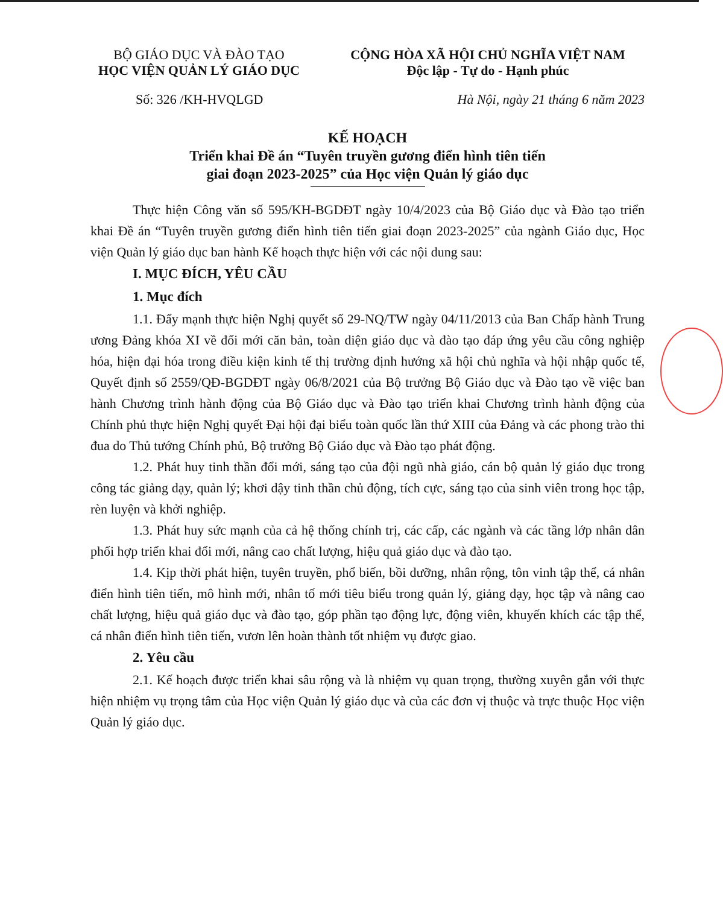BỘ GIÁO DỤC VÀ ĐÀO TẠO
HỌC VIỆN QUẢN LÝ GIÁO DỤC
CỘNG HÒA XÃ HỘI CHỦ NGHĨA VIỆT NAM
Độc lập - Tự do - Hạnh phúc
Số: 326 /KH-HVQLGD Hà Nội, ngày 21 tháng 6 năm 2023
KẾ HOẠCH
Triển khai Đề án “Tuyên truyền gương điển hình tiên tiến
giai đoạn 2023-2025” của Học viện Quản lý giáo dục
Thực hiện Công văn số 595/KH-BGDĐT ngày 10/4/2023 của Bộ Giáo dục và Đào tạo triển khai Đề án “Tuyên truyền gương điển hình tiên tiến giai đoạn 2023-2025” của ngành Giáo dục, Học viện Quản lý giáo dục ban hành Kế hoạch thực hiện với các nội dung sau:
I. MỤC ĐÍCH, YÊU CẦU
1. Mục đích
1.1. Đẩy mạnh thực hiện Nghị quyết số 29-NQ/TW ngày 04/11/2013 của Ban Chấp hành Trung ương Đảng khóa XI về đổi mới căn bản, toàn diện giáo dục và đào tạo đáp ứng yêu cầu công nghiệp hóa, hiện đại hóa trong điều kiện kinh tế thị trường định hướng xã hội chủ nghĩa và hội nhập quốc tế, Quyết định số 2559/QĐ-BGDĐT ngày 06/8/2021 của Bộ trưởng Bộ Giáo dục và Đào tạo về việc ban hành Chương trình hành động của Bộ Giáo dục và Đào tạo triển khai Chương trình hành động của Chính phủ thực hiện Nghị quyết Đại hội đại biểu toàn quốc lần thứ XIII của Đảng và các phong trào thi đua do Thủ tướng Chính phủ, Bộ trưởng Bộ Giáo dục và Đào tạo phát động.
1.2. Phát huy tinh thần đổi mới, sáng tạo của đội ngũ nhà giáo, cán bộ quản lý giáo dục trong công tác giảng dạy, quản lý; khơi dậy tinh thần chủ động, tích cực, sáng tạo của sinh viên trong học tập, rèn luyện và khởi nghiệp.
1.3. Phát huy sức mạnh của cả hệ thống chính trị, các cấp, các ngành và các tầng lớp nhân dân phối hợp triển khai đổi mới, nâng cao chất lượng, hiệu quả giáo dục và đào tạo.
1.4. Kịp thời phát hiện, tuyên truyền, phổ biến, bồi dưỡng, nhân rộng, tôn vinh tập thể, cá nhân điển hình tiên tiến, mô hình mới, nhân tố mới tiêu biểu trong quản lý, giảng dạy, học tập và nâng cao chất lượng, hiệu quả giáo dục và đào tạo, góp phần tạo động lực, động viên, khuyến khích các tập thể, cá nhân điển hình tiên tiến, vươn lên hoàn thành tốt nhiệm vụ được giao.
2. Yêu cầu
2.1. Kế hoạch được triển khai sâu rộng và là nhiệm vụ quan trọng, thường xuyên gắn với thực hiện nhiệm vụ trọng tâm của Học viện Quản lý giáo dục và của các đơn vị thuộc và trực thuộc Học viện Quản lý giáo dục.